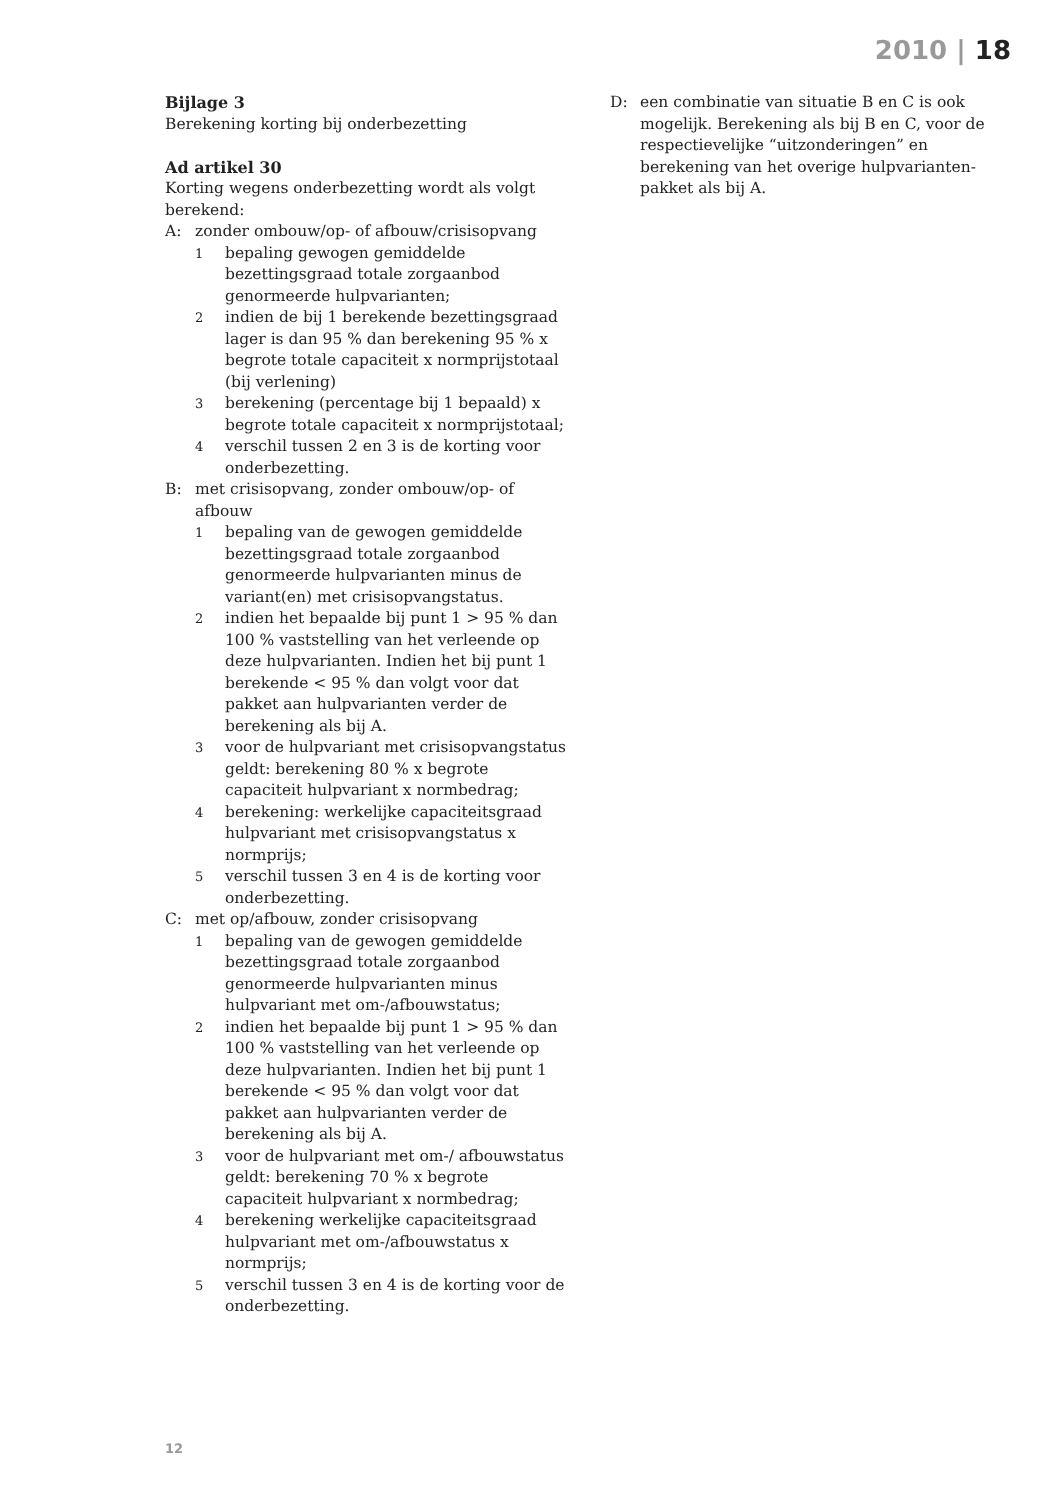2010 | 18
Bijlage 3
Berekening korting bij onderbezetting
Ad artikel 30
Korting wegens onderbezetting wordt als volgt berekend:
A: zonder ombouw/op- of afbouw/crisisopvang
1 bepaling gewogen gemiddelde bezettingsgraad totale zorgaanbod genormeerde hulpvarianten;
2 indien de bij 1 berekende bezettingsgraad lager is dan 95 % dan berekening 95 % x begrote totale capaciteit x normprijstotaal (bij verlening)
3 berekening (percentage bij 1 bepaald) x begrote totale capaciteit x normprijstotaal;
4 verschil tussen 2 en 3 is de korting voor onderbezetting.
B: met crisisopvang, zonder ombouw/op- of afbouw
1 bepaling van de gewogen gemiddelde bezettingsgraad totale zorgaanbod genormeerde hulpvarianten minus de variant(en) met crisisopvangstatus.
2 indien het bepaalde bij punt 1 > 95 % dan 100 % vaststelling van het verleende op deze hulpvarianten. Indien het bij punt 1 berekende < 95 % dan volgt voor dat pakket aan hulpvarianten verder de berekening als bij A.
3 voor de hulpvariant met crisisopvangstatus geldt: berekening 80 % x begrote capaciteit hulpvariant x normbedrag;
4 berekening: werkelijke capaciteitsgraad hulpvariant met crisisopvangstatus x normprijs;
5 verschil tussen 3 en 4 is de korting voor onderbezetting.
C: met op/afbouw, zonder crisisopvang
1 bepaling van de gewogen gemiddelde bezettingsgraad totale zorgaanbod genormeerde hulpvarianten minus hulpvariant met om-/afbouwstatus;
2 indien het bepaalde bij punt 1 > 95 % dan 100 % vaststelling van het verleende op deze hulpvarianten. Indien het bij punt 1 berekende < 95 % dan volgt voor dat pakket aan hulpvarianten verder de berekening als bij A.
3 voor de hulpvariant met om-/ afbouwstatus geldt: berekening 70 % x begrote capaciteit hulpvariant x normbedrag;
4 berekening werkelijke capaciteitsgraad hulpvariant met om-/afbouwstatus x normprijs;
5 verschil tussen 3 en 4 is de korting voor de onderbezetting.
D: een combinatie van situatie B en C is ook mogelijk. Berekening als bij B en C, voor de respectievelijke “uitzonderingen” en berekening van het overige hulpvarianten-pakket als bij A.
12